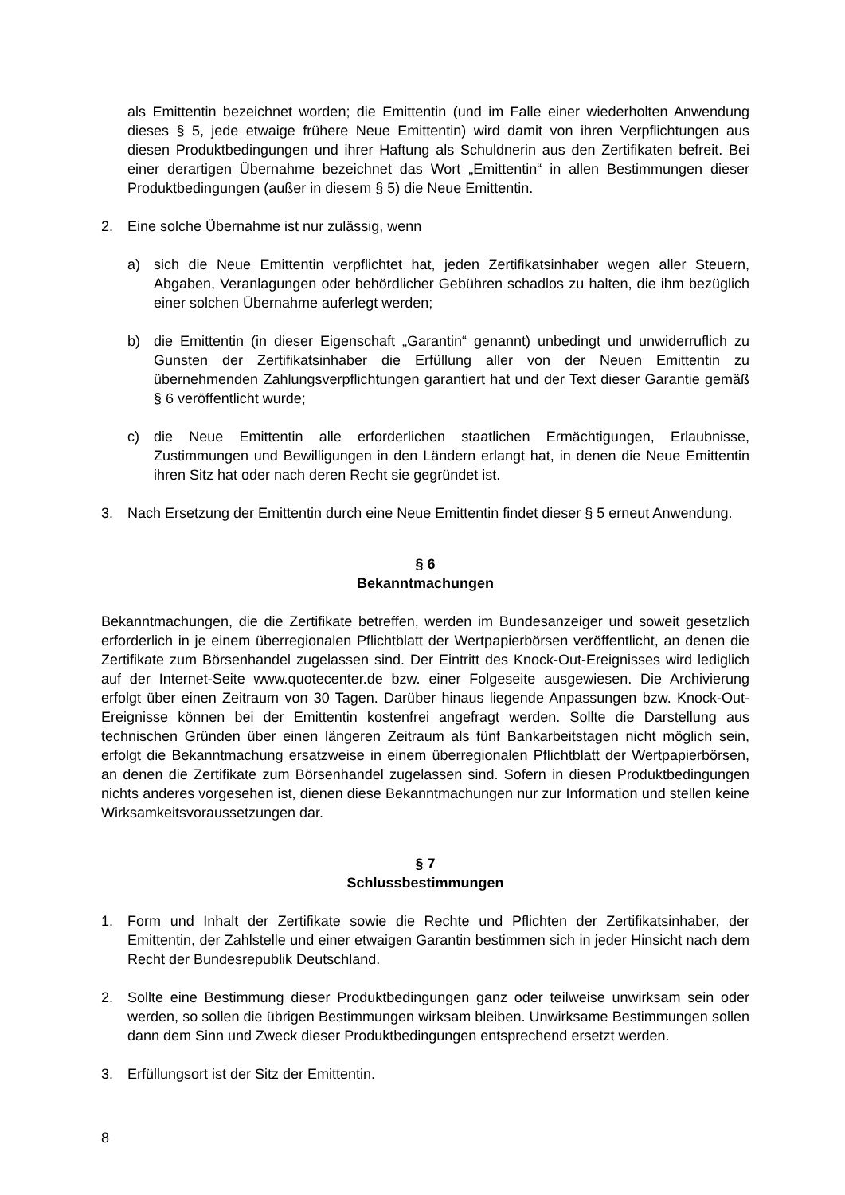als Emittentin bezeichnet worden; die Emittentin (und im Falle einer wiederholten Anwendung dieses § 5, jede etwaige frühere Neue Emittentin) wird damit von ihren Verpflichtungen aus diesen Produktbedingungen und ihrer Haftung als Schuldnerin aus den Zertifikaten befreit. Bei einer derartigen Übernahme bezeichnet das Wort „Emittentin“ in allen Bestimmungen dieser Produktbedingungen (außer in diesem § 5) die Neue Emittentin.
2. Eine solche Übernahme ist nur zulässig, wenn
a) sich die Neue Emittentin verpflichtet hat, jeden Zertifikatsinhaber wegen aller Steuern, Abgaben, Veranlagungen oder behördlicher Gebühren schadlos zu halten, die ihm bezüglich einer solchen Übernahme auferlegt werden;
b) die Emittentin (in dieser Eigenschaft „Garantin“ genannt) unbedingt und unwiderruflich zu Gunsten der Zertifikatsinhaber die Erfüllung aller von der Neuen Emittentin zu übernehmenden Zahlungsverpflichtungen garantiert hat und der Text dieser Garantie gemäß § 6 veröffentlicht wurde;
c) die Neue Emittentin alle erforderlichen staatlichen Ermächtigungen, Erlaubnisse, Zustimmungen und Bewilligungen in den Ländern erlangt hat, in denen die Neue Emittentin ihren Sitz hat oder nach deren Recht sie gegründet ist.
3. Nach Ersetzung der Emittentin durch eine Neue Emittentin findet dieser § 5 erneut Anwendung.
§ 6
Bekanntmachungen
Bekanntmachungen, die die Zertifikate betreffen, werden im Bundesanzeiger und soweit gesetzlich erforderlich in je einem überregionalen Pflichtblatt der Wertpapierbörsen veröffentlicht, an denen die Zertifikate zum Börsenhandel zugelassen sind. Der Eintritt des Knock-Out-Ereignisses wird lediglich auf der Internet-Seite www.quotecenter.de bzw. einer Folgeseite ausgewiesen. Die Archivierung erfolgt über einen Zeitraum von 30 Tagen. Darüber hinaus liegende Anpassungen bzw. Knock-Out-Ereignisse können bei der Emittentin kostenfrei angefragt werden. Sollte die Darstellung aus technischen Gründen über einen längeren Zeitraum als fünf Bankarbeitstagen nicht möglich sein, erfolgt die Bekanntmachung ersatzweise in einem überregionalen Pflichtblatt der Wertpapierbörsen, an denen die Zertifikate zum Börsenhandel zugelassen sind. Sofern in diesen Produktbedingungen nichts anderes vorgesehen ist, dienen diese Bekanntmachungen nur zur Information und stellen keine Wirksamkeitsvoraussetzungen dar.
§ 7
Schlussbestimmungen
1. Form und Inhalt der Zertifikate sowie die Rechte und Pflichten der Zertifikatsinhaber, der Emittentin, der Zahlstelle und einer etwaigen Garantin bestimmen sich in jeder Hinsicht nach dem Recht der Bundesrepublik Deutschland.
2. Sollte eine Bestimmung dieser Produktbedingungen ganz oder teilweise unwirksam sein oder werden, so sollen die übrigen Bestimmungen wirksam bleiben. Unwirksame Bestimmungen sollen dann dem Sinn und Zweck dieser Produktbedingungen entsprechend ersetzt werden.
3. Erfüllungsort ist der Sitz der Emittentin.
8